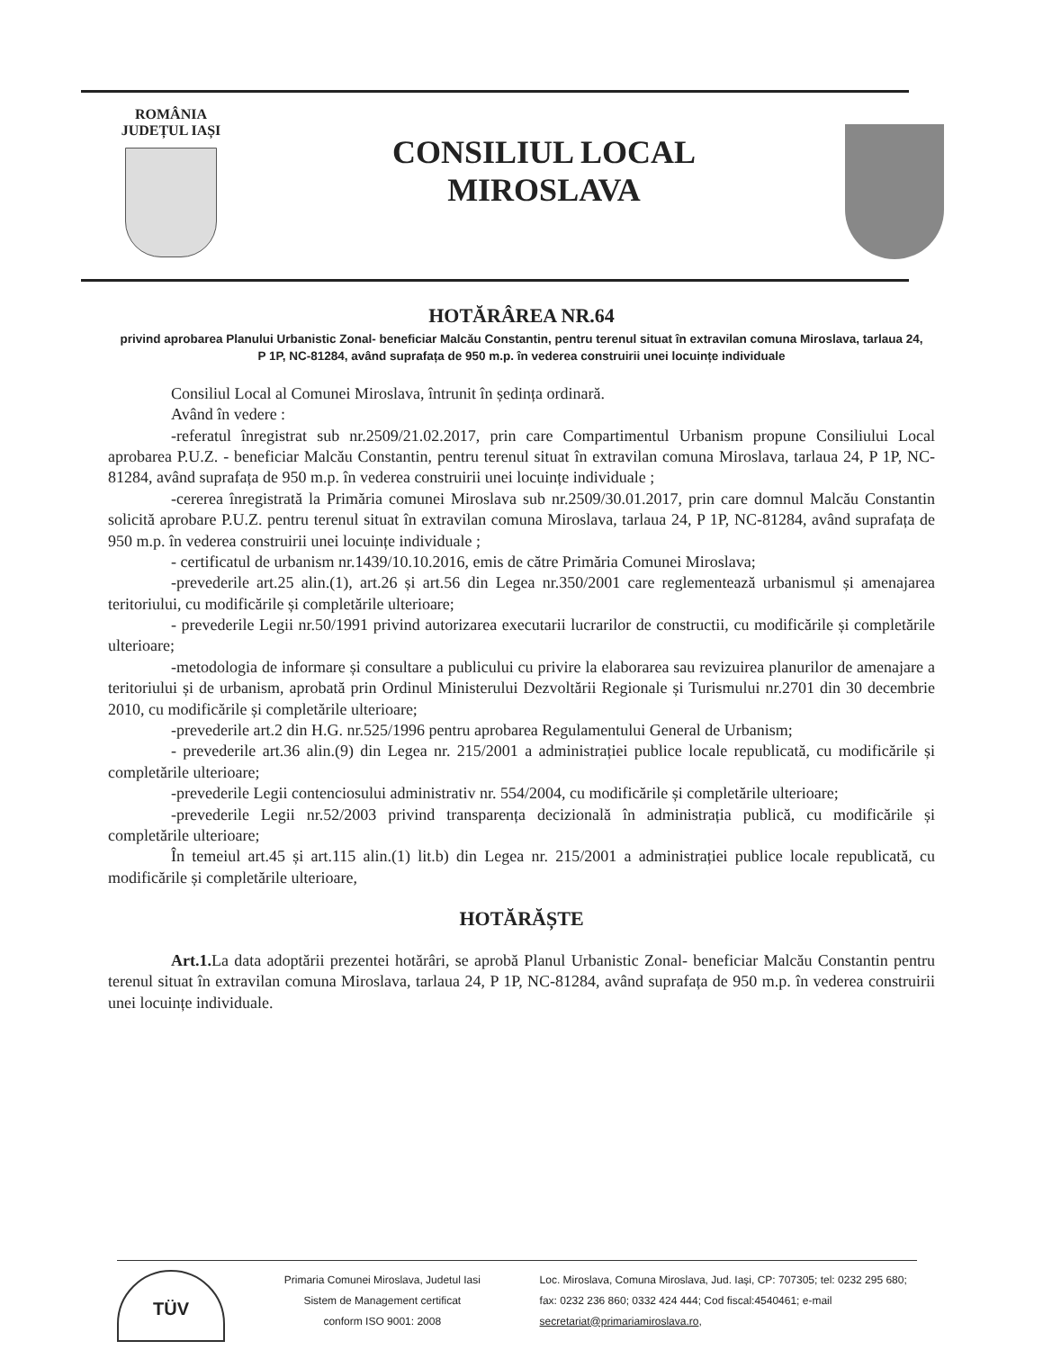ROMÂNIA
JUDEȚUL IAȘI
CONSILIUL LOCAL
MIROSLAVA
HOTĂRÂREA NR.64
privind aprobarea Planului Urbanistic Zonal- beneficiar Malcău Constantin, pentru terenul situat în extravilan comuna Miroslava, tarlaua 24, P 1P, NC-81284, având suprafața de 950 m.p. în vederea construirii unei locuințe individuale
Consiliul Local al Comunei Miroslava, întrunit în ședința ordinară.
Având în vedere :
-referatul înregistrat sub nr.2509/21.02.2017, prin care Compartimentul Urbanism propune Consiliului Local aprobarea P.U.Z. - beneficiar Malcău Constantin, pentru terenul situat în extravilan comuna Miroslava, tarlaua 24, P 1P, NC-81284, având suprafața de 950 m.p. în vederea construirii unei locuințe individuale ;
-cererea înregistrată la Primăria comunei Miroslava sub nr.2509/30.01.2017, prin care domnul Malcău Constantin solicită aprobare P.U.Z. pentru terenul situat în extravilan comuna Miroslava, tarlaua 24, P 1P, NC-81284, având suprafața de 950 m.p. în vederea construirii unei locuințe individuale ;
- certificatul de urbanism nr.1439/10.10.2016, emis de către Primăria Comunei Miroslava;
-prevederile art.25 alin.(1), art.26 și art.56 din Legea nr.350/2001 care reglementează urbanismul și amenajarea teritoriului, cu modificările și completările ulterioare;
- prevederile Legii nr.50/1991 privind autorizarea executarii lucrarilor de constructii, cu modificările și completările ulterioare;
-metodologia de informare și consultare a publicului cu privire la elaborarea sau revizuirea planurilor de amenajare a teritoriului și de urbanism, aprobată prin Ordinul Ministerului Dezvoltării Regionale și Turismului nr.2701 din 30 decembrie 2010, cu modificările și completările ulterioare;
-prevederile art.2 din H.G. nr.525/1996 pentru aprobarea Regulamentului General de Urbanism;
- prevederile art.36 alin.(9) din Legea nr. 215/2001 a administrației publice locale republicată, cu modificările și completările ulterioare;
-prevederile Legii contenciosului administrativ nr. 554/2004, cu modificările și completările ulterioare;
-prevederile Legii nr.52/2003 privind transparența decizională în administrația publică, cu modificările și completările ulterioare;
În temeiul art.45 și art.115 alin.(1) lit.b) din Legea nr. 215/2001 a administrației publice locale republicată, cu modificările și completările ulterioare,
HOTĂRĂȘTE
Art.1. La data adoptării prezentei hotărâri, se aprobă Planul Urbanistic Zonal- beneficiar Malcău Constantin pentru terenul situat în extravilan comuna Miroslava, tarlaua 24, P 1P, NC-81284, având suprafața de 950 m.p. în vederea construirii unei locuințe individuale.
TÜV
Primaria Comunei Miroslava, Judetul Iasi
Sistem de Management certificat
conform ISO 9001: 2008
Loc. Miroslava, Comuna Miroslava, Jud. Iași, CP: 707305; tel: 0232 295 680; fax: 0232 236 860; 0332 424 444; Cod fiscal:4540461; e-mail secretariat@primariamiroslava.ro,